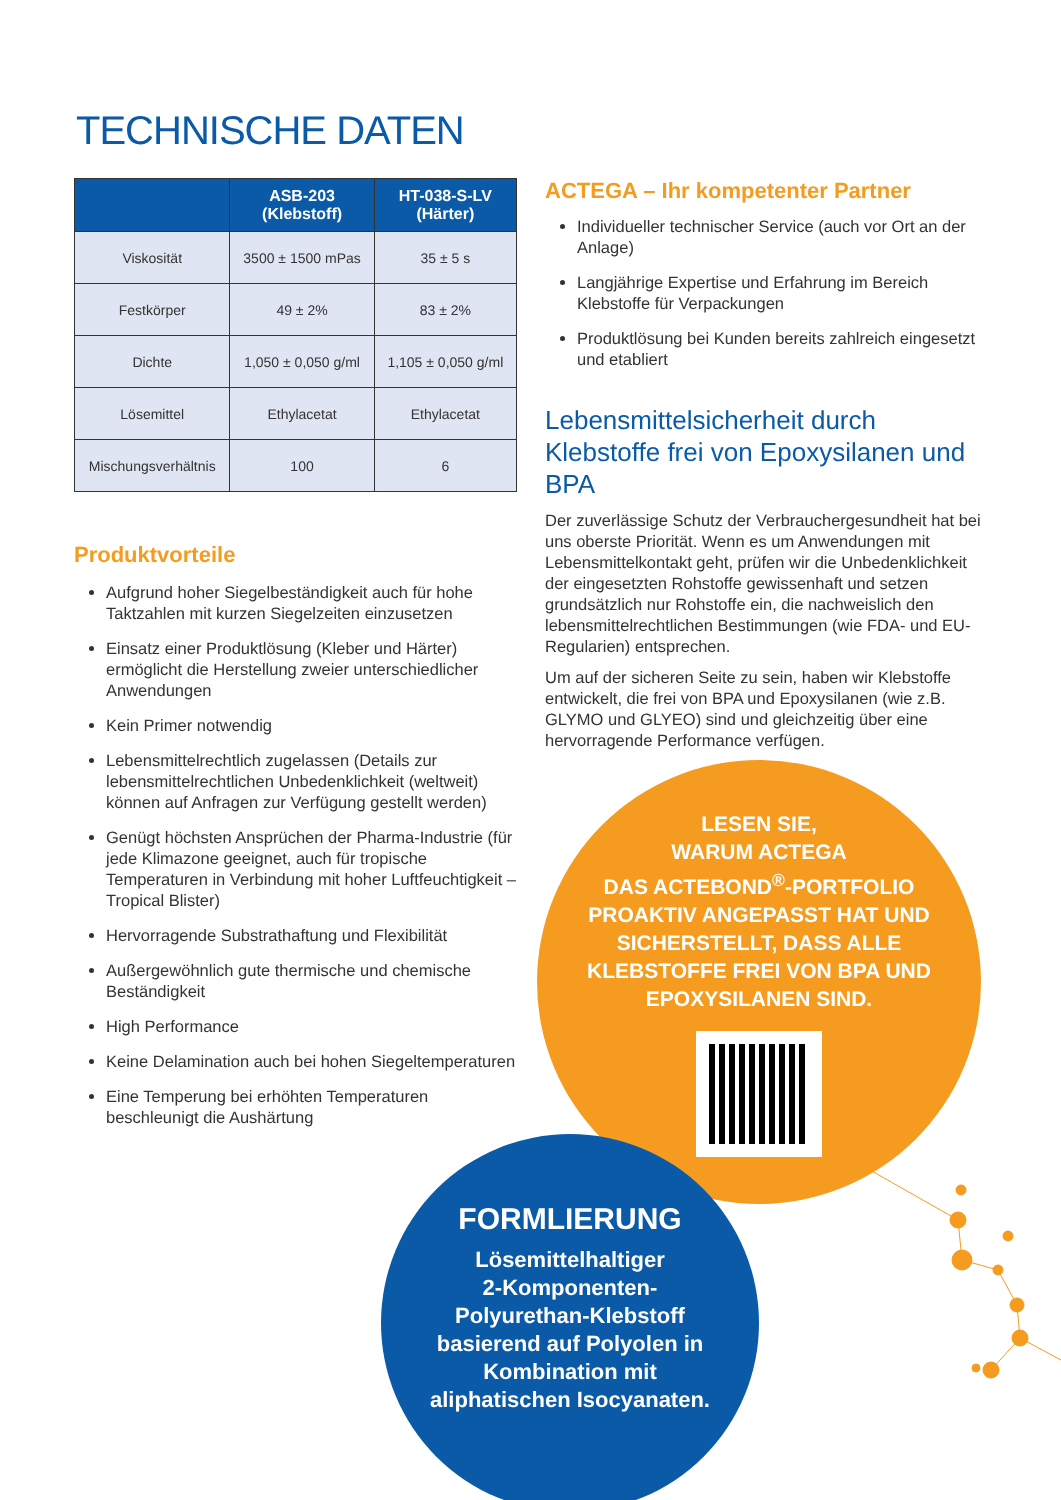TECHNISCHE DATEN
| | ASB-203 (Klebstoff) | HT-038-S-LV (Härter) |
| --- | --- | --- |
| Viskosität | 3500 ± 1500 mPas | 35 ± 5 s |
| Festkörper | 49 ± 2% | 83 ± 2% |
| Dichte | 1,050 ± 0,050 g/ml | 1,105 ± 0,050 g/ml |
| Lösemittel | Ethylacetat | Ethylacetat |
| Mischungsverhältnis | 100 | 6 |
Produktvorteile
Aufgrund hoher Siegelbeständigkeit auch für hohe Taktzahlen mit kurzen Siegelzeiten einzusetzen
Einsatz einer Produktlösung (Kleber und Härter) ermöglicht die Herstellung zweier unterschiedlicher Anwendungen
Kein Primer notwendig
Lebensmittelrechtlich zugelassen (Details zur lebensmittelrechtlichen Unbedenklichkeit (weltweit) können auf Anfragen zur Verfügung gestellt werden)
Genügt höchsten Ansprüchen der Pharma-Industrie (für jede Klimazone geeignet, auch für tropische Temperaturen in Verbindung mit hoher Luftfeuchtigkeit – Tropical Blister)
Hervorragende Substrathaftung und Flexibilität
Außergewöhnlich gute thermische und chemische Beständigkeit
High Performance
Keine Delamination auch bei hohen Siegeltemperaturen
Eine Temperung bei erhöhten Temperaturen beschleunigt die Aushärtung
ACTEGA – Ihr kompetenter Partner
Individueller technischer Service (auch vor Ort an der Anlage)
Langjährige Expertise und Erfahrung im Bereich Klebstoffe für Verpackungen
Produktlösung bei Kunden bereits zahlreich eingesetzt und etabliert
Lebensmittelsicherheit durch Klebstoffe frei von Epoxysilanen und BPA
Der zuverlässige Schutz der Verbrauchergesundheit hat bei uns oberste Priorität. Wenn es um Anwendungen mit Lebensmittelkontakt geht, prüfen wir die Unbedenklichkeit der eingesetzten Rohstoffe gewissenhaft und setzen grundsätzlich nur Rohstoffe ein, die nachweislich den lebensmittelrechtlichen Bestimmungen (wie FDA- und EU-Regularien) entsprechen.
Um auf der sicheren Seite zu sein, haben wir Klebstoffe entwickelt, die frei von BPA und Epoxysilanen (wie z.B. GLYMO und GLYEO) sind und gleichzeitig über eine hervorragende Performance verfügen.
LESEN SIE,
WARUM ACTEGA
DAS ACTEBOND<sup>®</sup>-PORTFOLIO
PROAKTIV ANGEPASST HAT UND
SICHERSTELLT, DASS ALLE
KLEBSTOFFE FREI VON BPA UND
EPOXYSILANEN SIND.
FORMLIERUNG
Lösemittelhaltiger
2-Komponenten-
Polyurethan-Klebstoff
basierend auf Polyolen in
Kombination mit
aliphatischen Isocyanaten.